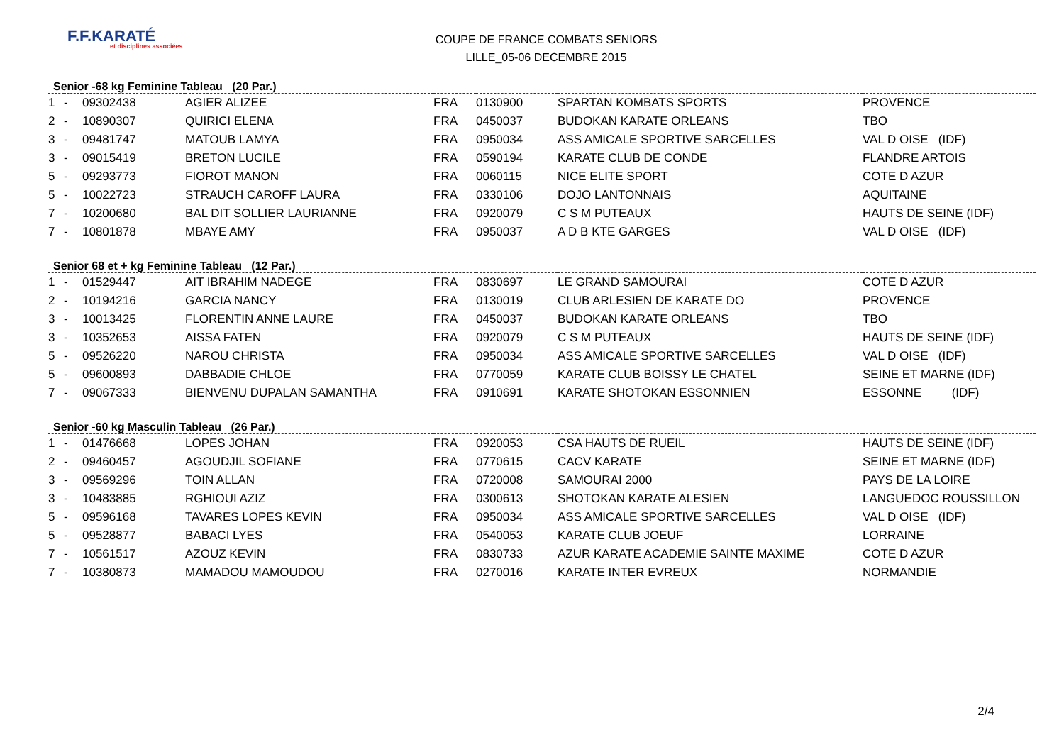F.F.KARATÉ
et disciplines associées
COUPE DE FRANCE COMBATS SENIORS
LILLE_05-06 DECEMBRE 2015
Senior -68 kg Feminine Tableau (20 Par.)
| 1 | - | 09302438 | AGIER ALIZEE | FRA | 0130900 | SPARTAN KOMBATS SPORTS | PROVENCE |
| 2 | - | 10890307 | QUIRICI ELENA | FRA | 0450037 | BUDOKAN KARATE ORLEANS | TBO |
| 3 | - | 09481747 | MATOUB LAMYA | FRA | 0950034 | ASS AMICALE SPORTIVE SARCELLES | VAL D OISE (IDF) |
| 3 | - | 09015419 | BRETON LUCILE | FRA | 0590194 | KARATE CLUB DE CONDE | FLANDRE ARTOIS |
| 5 | - | 09293773 | FIOROT MANON | FRA | 0060115 | NICE ELITE SPORT | COTE D AZUR |
| 5 | - | 10022723 | STRAUCH CAROFF LAURA | FRA | 0330106 | DOJO LANTONNAIS | AQUITAINE |
| 7 | - | 10200680 | BAL DIT SOLLIER LAURIANNE | FRA | 0920079 | C S M PUTEAUX | HAUTS DE SEINE (IDF) |
| 7 | - | 10801878 | MBAYE AMY | FRA | 0950037 | A D B KTE GARGES | VAL D OISE (IDF) |
Senior 68 et + kg Feminine Tableau (12 Par.)
| 1 | - | 01529447 | AIT IBRAHIM NADEGE | FRA | 0830697 | LE GRAND SAMOURAI | COTE D AZUR |
| 2 | - | 10194216 | GARCIA NANCY | FRA | 0130019 | CLUB ARLESIEN DE KARATE DO | PROVENCE |
| 3 | - | 10013425 | FLORENTIN ANNE LAURE | FRA | 0450037 | BUDOKAN KARATE ORLEANS | TBO |
| 3 | - | 10352653 | AISSA FATEN | FRA | 0920079 | C S M PUTEAUX | HAUTS DE SEINE (IDF) |
| 5 | - | 09526220 | NAROU CHRISTA | FRA | 0950034 | ASS AMICALE SPORTIVE SARCELLES | VAL D OISE (IDF) |
| 5 | - | 09600893 | DABBADIE CHLOE | FRA | 0770059 | KARATE CLUB BOISSY LE CHATEL | SEINE ET MARNE (IDF) |
| 7 | - | 09067333 | BIENVENU DUPALAN SAMANTHA | FRA | 0910691 | KARATE SHOTOKAN ESSONNIEN | ESSONNE (IDF) |
Senior -60 kg Masculin Tableau (26 Par.)
| 1 | - | 01476668 | LOPES JOHAN | FRA | 0920053 | CSA HAUTS DE RUEIL | HAUTS DE SEINE (IDF) |
| 2 | - | 09460457 | AGOUDJIL SOFIANE | FRA | 0770615 | CACV KARATE | SEINE ET MARNE (IDF) |
| 3 | - | 09569296 | TOIN ALLAN | FRA | 0720008 | SAMOURAI 2000 | PAYS DE LA LOIRE |
| 3 | - | 10483885 | RGHIOUI AZIZ | FRA | 0300613 | SHOTOKAN KARATE ALESIEN | LANGUEDOC ROUSSILLON |
| 5 | - | 09596168 | TAVARES LOPES KEVIN | FRA | 0950034 | ASS AMICALE SPORTIVE SARCELLES | VAL D OISE (IDF) |
| 5 | - | 09528877 | BABACI LYES | FRA | 0540053 | KARATE CLUB JOEUF | LORRAINE |
| 7 | - | 10561517 | AZOUZ KEVIN | FRA | 0830733 | AZUR KARATE ACADEMIE SAINTE MAXIME | COTE D AZUR |
| 7 | - | 10380873 | MAMADOU MAMOUDOU | FRA | 0270016 | KARATE INTER EVREUX | NORMANDIE |
2/4